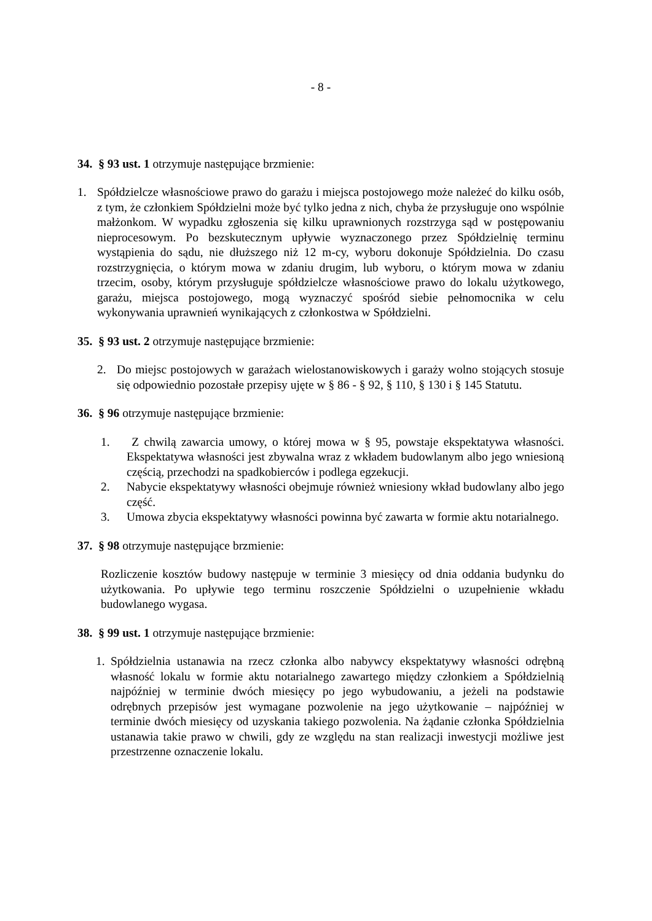- 8 -
34. § 93 ust. 1 otrzymuje następujące brzmienie:
1. Spółdzielcze własnościowe prawo do garażu i miejsca postojowego może należeć do kilku osób, z tym, że członkiem Spółdzielni może być tylko jedna z nich, chyba że przysługuje ono wspólnie małżonkom. W wypadku zgłoszenia się kilku uprawnionych rozstrzyga sąd w postępowaniu nieprocesowym. Po bezskutecznym upływie wyznaczonego przez Spółdzielnię terminu wystąpienia do sądu, nie dłuższego niż 12 m-cy, wyboru dokonuje Spółdzielnia. Do czasu rozstrzygnięcia, o którym mowa w zdaniu drugim, lub wyboru, o którym mowa w zdaniu trzecim, osoby, którym przysługuje spółdzielcze własnościowe prawo do lokalu użytkowego, garażu, miejsca postojowego, mogą wyznaczyć spośród siebie pełnomocnika w celu wykonywania uprawnień wynikających z członkostwa w Spółdzielni.
35. § 93 ust. 2 otrzymuje następujące brzmienie:
2. Do miejsc postojowych w garażach wielostanowiskowych i garaży wolno stojących stosuje się odpowiednio pozostałe przepisy ujęte w § 86 - § 92, § 110, § 130 i § 145 Statutu.
36. § 96 otrzymuje następujące brzmienie:
1. Z chwilą zawarcia umowy, o której mowa w § 95, powstaje ekspektatywa własności. Ekspektatywa własności jest zbywalna wraz z wkładem budowlanym albo jego wniesioną częścią, przechodzi na spadkobierców i podlega egzekucji.
2. Nabycie ekspektatywy własności obejmuje również wniesiony wkład budowlany albo jego część.
3. Umowa zbycia ekspektatywy własności powinna być zawarta w formie aktu notarialnego.
37. § 98 otrzymuje następujące brzmienie:
Rozliczenie kosztów budowy następuje w terminie 3 miesięcy od dnia oddania budynku do użytkowania. Po upływie tego terminu roszczenie Spółdzielni o uzupełnienie wkładu budowlanego wygasa.
38. § 99 ust. 1 otrzymuje następujące brzmienie:
1. Spółdzielnia ustanawia na rzecz członka albo nabywcy ekspektatywy własności odrębną własność lokalu w formie aktu notarialnego zawartego między członkiem a Spółdzielnią najpóźniej w terminie dwóch miesięcy po jego wybudowaniu, a jeżeli na podstawie odrębnych przepisów jest wymagane pozwolenie na jego użytkowanie – najpóźniej w terminie dwóch miesięcy od uzyskania takiego pozwolenia. Na żądanie członka Spółdzielnia ustanawia takie prawo w chwili, gdy ze względu na stan realizacji inwestycji możliwe jest przestrzenne oznaczenie lokalu.